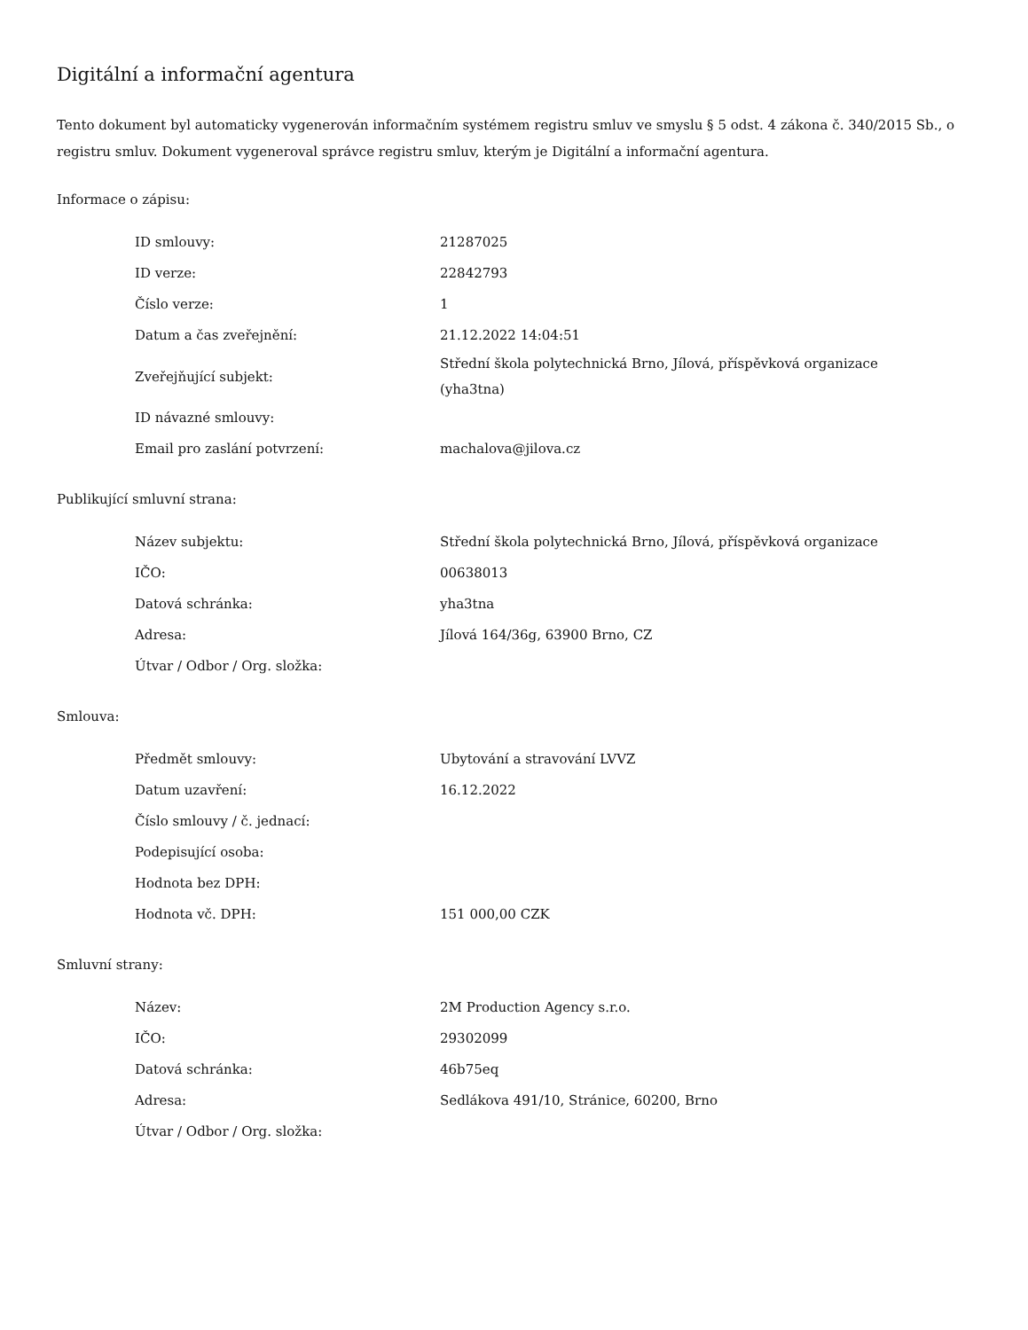Digitální a informační agentura
Tento dokument byl automaticky vygenerován informačním systémem registru smluv ve smyslu § 5 odst. 4 zákona č. 340/2015 Sb., o registru smluv. Dokument vygeneroval správce registru smluv, kterým je Digitální a informační agentura.
Informace o zápisu:
| ID smlouvy: | 21287025 |
| ID verze: | 22842793 |
| Číslo verze: | 1 |
| Datum a čas zveřejnění: | 21.12.2022 14:04:51 |
| Zveřejňující subjekt: | Střední škola polytechnická Brno, Jílová, příspěvková organizace (yha3tna) |
| ID návazné smlouvy: | |
| Email pro zaslání potvrzení: | machalova@jilova.cz |
Publikující smluvní strana:
| Název subjektu: | Střední škola polytechnická Brno, Jílová, příspěvková organizace |
| IČO: | 00638013 |
| Datová schránka: | yha3tna |
| Adresa: | Jílová 164/36g, 63900 Brno, CZ |
| Útvar / Odbor / Org. složka: | |
Smlouva:
| Předmět smlouvy: | Ubytování a stravování LVVZ |
| Datum uzavření: | 16.12.2022 |
| Číslo smlouvy / č. jednací: | |
| Podepisující osoba: | |
| Hodnota bez DPH: | |
| Hodnota vč. DPH: | 151 000,00 CZK |
Smluvní strany:
| Název: | 2M Production Agency s.r.o. |
| IČO: | 29302099 |
| Datová schránka: | 46b75eq |
| Adresa: | Sedlákova 491/10, Stránice, 60200, Brno |
| Útvar / Odbor / Org. složka: | |